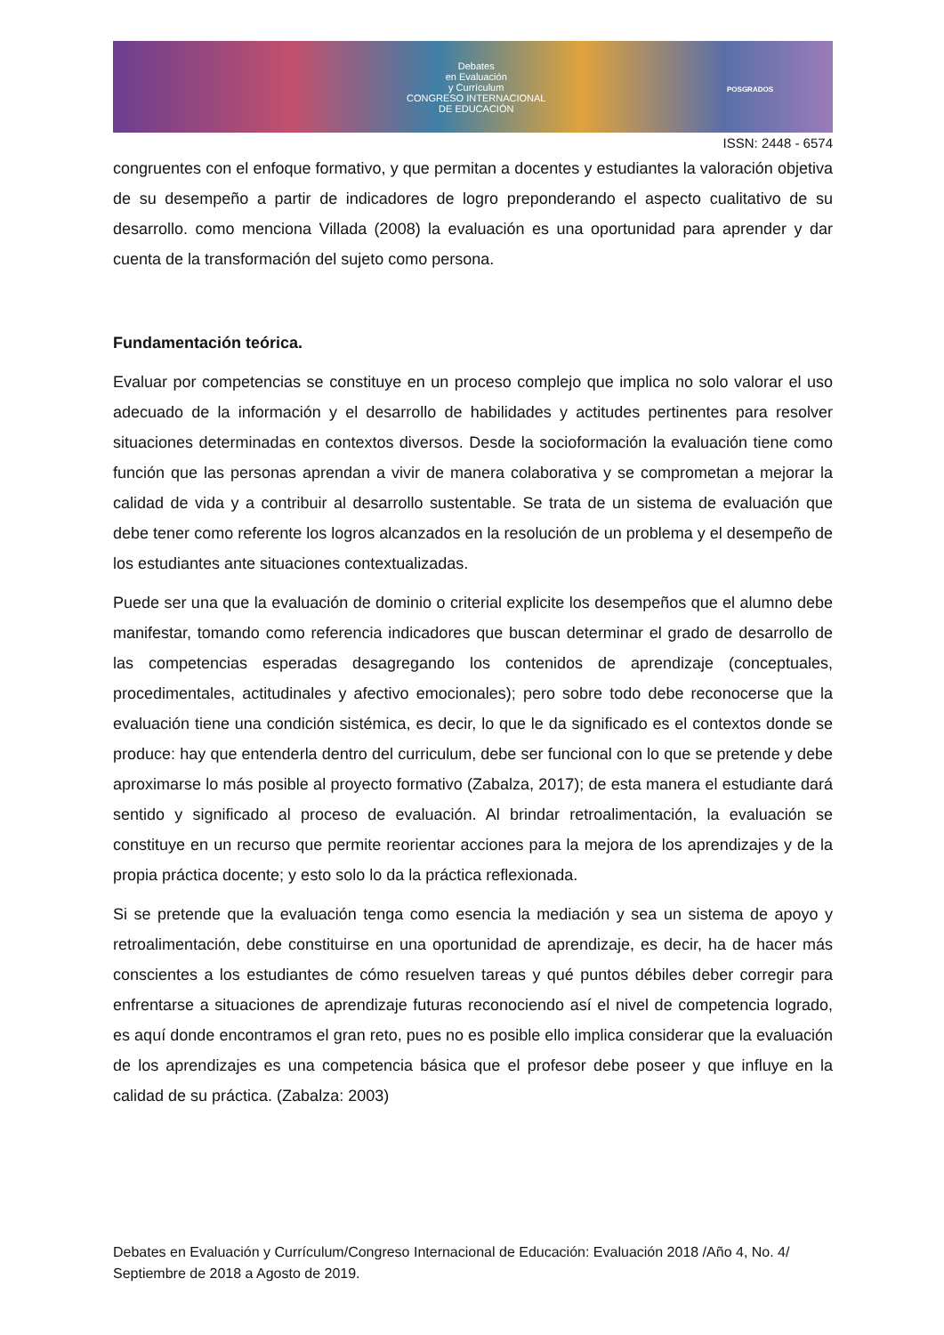Debates
en Evaluación
y Currículum
CONGRESO INTERNACIONAL
DE EDUCACIÓN
POSGRADOS
ISSN: 2448 - 6574
congruentes con el enfoque formativo, y que permitan a docentes y estudiantes la valoración objetiva de su desempeño a partir de indicadores de logro preponderando el aspecto cualitativo de su desarrollo. como menciona Villada (2008) la evaluación es una oportunidad para aprender y dar cuenta de la transformación del sujeto como persona.
Fundamentación teórica.
Evaluar por competencias se constituye en un proceso complejo que implica no solo valorar el uso adecuado de la información y el desarrollo de habilidades y actitudes pertinentes para resolver situaciones determinadas en contextos diversos. Desde la socioformación la evaluación tiene como función que las personas aprendan a vivir de manera colaborativa y se comprometan a mejorar la calidad de vida y a contribuir al desarrollo sustentable. Se trata de un sistema de evaluación que debe tener como referente los logros alcanzados en la resolución de un problema y el desempeño de los estudiantes ante situaciones contextualizadas.
Puede ser una que la evaluación de dominio o criterial explicite los desempeños que el alumno debe manifestar, tomando como referencia indicadores que buscan determinar el grado de desarrollo de las competencias esperadas desagregando los contenidos de aprendizaje (conceptuales, procedimentales, actitudinales y afectivo emocionales); pero sobre todo debe reconocerse que la evaluación tiene una condición sistémica, es decir, lo que le da significado es el contextos donde se produce: hay que entenderla dentro del curriculum, debe ser funcional con lo que se pretende y debe aproximarse lo más posible al proyecto formativo (Zabalza, 2017); de esta manera el estudiante dará sentido y significado al proceso de evaluación. Al brindar retroalimentación, la evaluación se constituye en un recurso que permite reorientar acciones para la mejora de los aprendizajes y de la propia práctica docente; y esto solo lo da la práctica reflexionada.
Si se pretende que la evaluación tenga como esencia la mediación y sea un sistema de apoyo y retroalimentación, debe constituirse en una oportunidad de aprendizaje, es decir, ha de hacer más conscientes a los estudiantes de cómo resuelven tareas y qué puntos débiles deber corregir para enfrentarse a situaciones de aprendizaje futuras reconociendo así el nivel de competencia logrado, es aquí donde encontramos el gran reto, pues no es posible ello implica considerar que la evaluación de los aprendizajes es una competencia básica que el profesor debe poseer y que influye en la calidad de su práctica. (Zabalza: 2003)
Debates en Evaluación y Currículum/Congreso Internacional de Educación: Evaluación 2018 /Año 4, No. 4/ Septiembre de 2018 a Agosto de 2019.